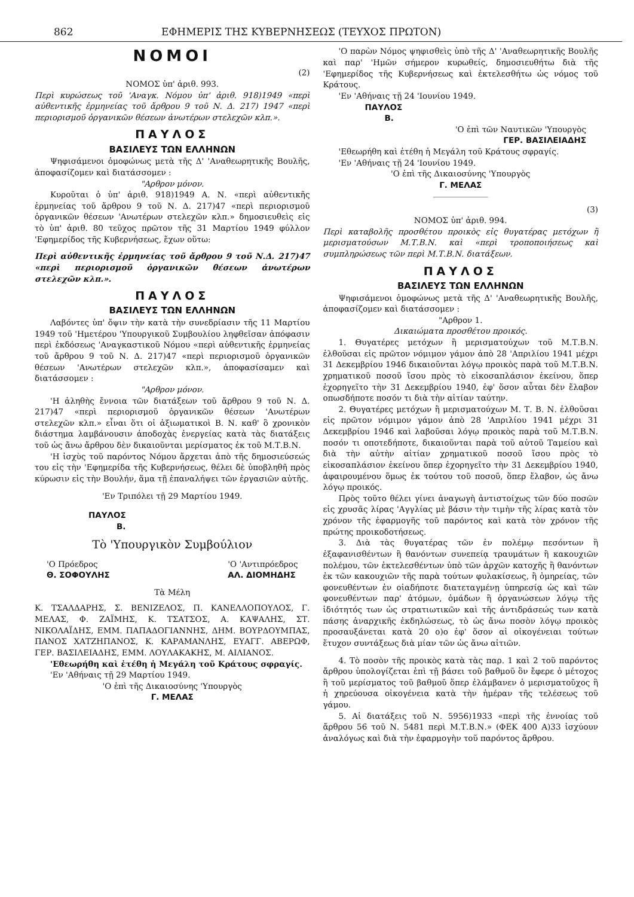862 ΕΦΗΜΕΡΙΣ ΤΗΣ ΚΥΒΕΡΝΗΣΕΩΣ (ΤΕΥΧΟΣ ΠΡΩΤΟΝ)
ΝΟΜΟΙ
(2)
ΝΟΜΟΣ ὑπ' ἀριθ. 993.
Περὶ κυρώσεως τοῦ 'Αναγκ. Νόμου ὑπ' ἀριθ. 918)1949 «περὶ αὐθεντικῆς ἑρμηνείας τοῦ ἄρθρου 9 τοῦ Ν. Δ. 217) 1947 «περὶ περιορισμοῦ ὀργανικῶν θέσεων ἀνωτέρων στελεχῶν κλπ.».
ΠΑΥΛΟΣ
ΒΑΣΙΛΕΥΣ ΤΩΝ ΕΛΛΗΝΩΝ
Ψηφισάμενοι ὁμοφώνως μετὰ τῆς Δ' 'Αναθεωρητικῆς Βουλῆς, ἀποφασίζομεν καὶ διατάσσομεν :
"Αρθρον μόνον.
Κυροῦται ὁ ὑπ' ἀριθ. 918)1949 Α. Ν. «περὶ αὐθεντικῆς ἑρμηνείας τοῦ ἄρθρου 9 τοῦ Ν. Δ. 217)47 «περὶ περιορισμοῦ ὀργανικῶν θέσεων 'Ανωτέρων στελεχῶν κλπ.» δημοσιευθεὶς εἰς τὸ ὑπ' ἀριθ. 80 τεῦχος πρῶτον τῆς 31 Μαρτίου 1949 φύλλον 'Εφημερίδος τῆς Κυβερνήσεως, ἔχων οὕτω:
Περὶ αὐθεντικῆς ἑρμηνείας τοῦ ἄρθρου 9 τοῦ Ν.Δ. 217)47 «περὶ περιορισμοῦ ὀργανικῶν θέσεων ἀνωτέρων στελεχῶν κλπ.».
ΠΑΥΛΟΣ
ΒΑΣΙΛΕΥΣ ΤΩΝ ΕΛΛΗΝΩΝ
Λαβόντες ὑπ' ὄψιν τὴν κατὰ τὴν συνεδρίασιν τῆς 11 Μαρτίου 1949 τοῦ 'Ημετέρου 'Υπουργικοῦ Συμβουλίου ληφθεῖσαν ἀπόφασιν περὶ ἐκδόσεως 'Αναγκαστικοῦ Νόμου «περὶ αὐθεντικῆς ἑρμηνείας τοῦ ἄρθρου 9 τοῦ Ν. Δ. 217)47 «περὶ περιορισμοῦ ὀργανικῶν θέσεων 'Ανωτέρων στελεχῶν κλπ.», ἀποφασίσαμεν καὶ διατάσσομεν :
"Αρθρον μόνον.
'Η ἀληθὴς ἔννοια τῶν διατάξεων τοῦ ἄρθρου 9 τοῦ Ν. Δ. 217)47 «περὶ περιορισμοῦ ὀργανικῶν θέσεων 'Ανωτέρων στελεχῶν κλπ.» εἶναι ὅτι οἱ ἀξιωματικοὶ Β. Ν. καθ' ὃ χρονικὸν διάστημα λαμβάνουσιν ἀποδοχὰς ἐνεργείας κατὰ τὰς διατάξεις τοῦ ὡς ἄνω ἄρθρου δὲν δικαιοῦνται μερίσματος ἐκ τοῦ Μ.Τ.Β.Ν.
'Η ἰσχὺς τοῦ παρόντος Νόμου ἄρχεται ἀπὸ τῆς δημοσιεύσεώς του εἰς τὴν 'Εφημερίδα τῆς Κυβερνήσεως, θέλει δὲ ὑποβληθῆ πρὸς κύρωσιν εἰς τὴν Βουλήν, ἅμα τῇ ἐπαναλήψει τῶν ἐργασιῶν αὐτῆς.
'Εν Τριπόλει τῇ 29 Μαρτίου 1949.
ΠΑΥΛΟΣ
Β.
Τὸ 'Υπουργικὸν Συμβούλιον
'Ο Πρόεδρος
Θ. ΣΟΦΟΥΛΗΣ
'Ο 'Αντιπρόεδρος
ΑΛ. ΔΙΟΜΗΔΗΣ
Τὰ Μέλη
Κ. ΤΣΑΛΔΑΡΗΣ, Σ. ΒΕΝΙΖΕΛΟΣ, Π. ΚΑΝΕΛΛΟΠΟΥΛΟΣ, Γ. ΜΕΛΑΣ, Φ. ΖΑΪΜΗΣ, Κ. ΤΣΑΤΣΟΣ, Α. ΚΑΨΑΛΗΣ, ΣΤ. ΝΙΚΟΛΑΪΔΗΣ, ΕΜΜ. ΠΑΠΑΔΟΓΙΑΝΝΗΣ, ΔΗΜ. ΒΟΥΡΔΟΥΜΠΑΣ, ΠΑΝΟΣ ΧΑΤΖΗΠΑΝΟΣ, Κ. ΚΑΡΑΜΑΝΛΗΣ, ΕΥΑΓΓ. ΑΒΕΡΩΦ, ΓΕΡ. ΒΑΣΙΛΕΙΑΔΗΣ, ΕΜΜ. ΛΟΥΛΑΚΑΚΗΣ, Μ. ΑΙΛΙΑΝΟΣ.
'Εθεωρήθη καὶ ἐτέθη ἡ Μεγάλη τοῦ Κράτους σφραγίς.
'Εν 'Αθήναις τῇ 29 Μαρτίου 1949.
'Ο ἐπὶ τῆς Δικαιοσύνης 'Υπουργὸς
Γ. ΜΕΛΑΣ
'Ο παρὼν Νόμος ψηφισθεὶς ὑπὸ τῆς Δ' 'Αναθεωρητικῆς Βουλῆς καὶ παρ' 'Ημῶν σήμερον κυρωθείς, δημοσιευθήτω διὰ τῆς 'Εφημερίδος τῆς Κυβερνήσεως καὶ ἐκτελεσθήτω ὡς νόμος τοῦ Κράτους.
'Εν 'Αθήναις τῇ 24 'Ιουνίου 1949.
ΠΑΥΛΟΣ
Β.
'Ο ἐπὶ τῶν Ναυτικῶν 'Υπουργὸς
ΓΕΡ. ΒΑΣΙΛΕΙΑΔΗΣ
'Εθεωρήθη καὶ ἐτέθη ἡ Μεγάλη τοῦ Κράτους σφραγίς.
'Εν 'Αθήναις τῇ 24 'Ιουνίου 1949.
'Ο ἐπὶ τῆς Δικαιοσύνης 'Υπουργὸς
Γ. ΜΕΛΑΣ
(3)
ΝΟΜΟΣ ὑπ' ἀριθ. 994.
Περὶ καταβολῆς προσθέτου προικὸς εἰς θυγατέρας μετόχων ἢ μερισματούσων Μ.Τ.Β.Ν. καὶ «περὶ τροποποιήσεως καὶ συμπληρώσεως τῶν περὶ Μ.Τ.Β.Ν. διατάξεων.
ΠΑΥΛΟΣ
ΒΑΣΙΛΕΥΣ ΤΩΝ ΕΛΛΗΝΩΝ
Ψηφισάμενοι ὁμοφώνως μετὰ τῆς Δ' 'Αναθεωρητικῆς Βουλῆς, ἀποφασίζομεν καὶ διατάσσομεν :
"Αρθρον 1.
Δικαιώματα προσθέτου προικός.
1. Θυγατέρες μετόχων ἢ μερισματούχων τοῦ Μ.Τ.Β.Ν. ἐλθοῦσαι εἰς πρῶτον νόμιμον γάμον ἀπὸ 28 'Απριλίου 1941 μέχρι 31 Δεκεμβρίου 1946 δικαιοῦνται λόγῳ προικὸς παρὰ τοῦ Μ.Τ.Β.Ν. χρηματικοῦ ποσοῦ ἴσου πρὸς τὸ εἰκοσαπλάσιον ἐκείνου, ὅπερ ἐχορηγεῖτο τὴν 31 Δεκεμβρίου 1940, ἐφ' ὅσον αὗται δὲν ἔλαβον οπωσδήποτε ποσόν τι διὰ τὴν αἰτίαν ταύτην.
2. Θυγατέρες μετόχων ἢ μερισματούχων Μ. Τ. Β. Ν. ἐλθοῦσαι εἰς πρῶτον νόμιμον γάμον ἀπὸ 28 'Απριλίου 1941 μέχρι 31 Δεκεμβρίου 1946 καὶ λαβοῦσαι λόγῳ προικὸς παρὰ τοῦ Μ.Τ.Β.Ν. ποσόν τι οποτεδήποτε, δικαιοῦνται παρὰ τοῦ αὐτοῦ Ταμείου καὶ διὰ τὴν αὐτὴν αἰτίαν χρηματικοῦ ποσοῦ ἴσου πρὸς τὸ εἰκοσαπλάσιον ἐκείνου ὅπερ ἐχορηγεῖτο τὴν 31 Δεκεμβρίου 1940, ἀφαιρουμένου ὅμως ἐκ τούτου τοῦ ποσοῦ, ὅπερ ἔλαβον, ὡς ἄνω λόγῳ προικός.
Πρὸς τοῦτο θέλει γίνει ἀναγωγὴ ἀντιστοίχως τῶν δύο ποσῶν εἰς χρυσᾶς λίρας 'Αγγλίας μὲ βάσιν τὴν τιμὴν τῆς λίρας κατὰ τὸν χρόνον τῆς ἐφαρμογῆς τοῦ παρόντος καὶ κατὰ τὸν χρόνον τῆς πρώτης προικοδοτήσεως.
3. Διὰ τὰς θυγατέρας τῶν ἐν πολέμῳ πεσόντων ἢ ἐξαφανισθέντων ἢ θανόντων συνεπείᾳ τραυμάτων ἢ κακουχιῶν πολέμου, τῶν ἐκτελεσθέντων ὑπὸ τῶν ἀρχῶν κατοχῆς ἢ θανόντων ἐκ τῶν κακουχιῶν τῆς παρὰ τούτων φυλακίσεως, ἢ ὁμηρείας, τῶν φονευθέντων ἐν οἱαδήποτε διατεταγμένῃ ὑπηρεσίᾳ ὡς καὶ τῶν φονευθέντων παρ' ἀτόμων, ὁμάδων ἢ ὀργανώσεων λόγῳ τῆς ἰδιότητός των ὡς στρατιωτικῶν καὶ τῆς ἀντιδράσεώς των κατὰ πάσης ἀναρχικῆς ἐκδηλώσεως, τὸ ὡς ἄνω ποσὸν λόγῳ προικὸς προσαυξάνεται κατὰ 20 ο)ο ἐφ' ὅσον αἱ οἰκογένειαι τούτων ἔτυχον συντάξεως διὰ μίαν τῶν ὡς ἄνω αἰτιῶν.
4. Τὸ ποσὸν τῆς προικὸς κατὰ τὰς παρ. 1 καὶ 2 τοῦ παρόντος ἄρθρου ὑπολογίζεται ἐπὶ τῇ βάσει τοῦ βαθμοῦ ὃν ἔφερε ὁ μέτοχος ἢ τοῦ μερίσματος τοῦ βαθμοῦ ὅπερ ἐλάμβανεν ὁ μερισματοῦχος ἢ ἡ χηρεύουσα οἰκογένεια κατὰ τὴν ἡμέραν τῆς τελέσεως τοῦ γάμου.
5. Αἱ διατάξεις τοῦ Ν. 5956)1933 «περὶ τῆς ἐννοίας τοῦ ἄρθρου 56 τοῦ Ν. 5481 περὶ Μ.Τ.Β.Ν.» (ΦΕΚ 400 Α)33 ἰσχύουν ἀναλόγως καὶ διὰ τὴν ἐφαρμογὴν τοῦ παρόντος ἄρθρου.